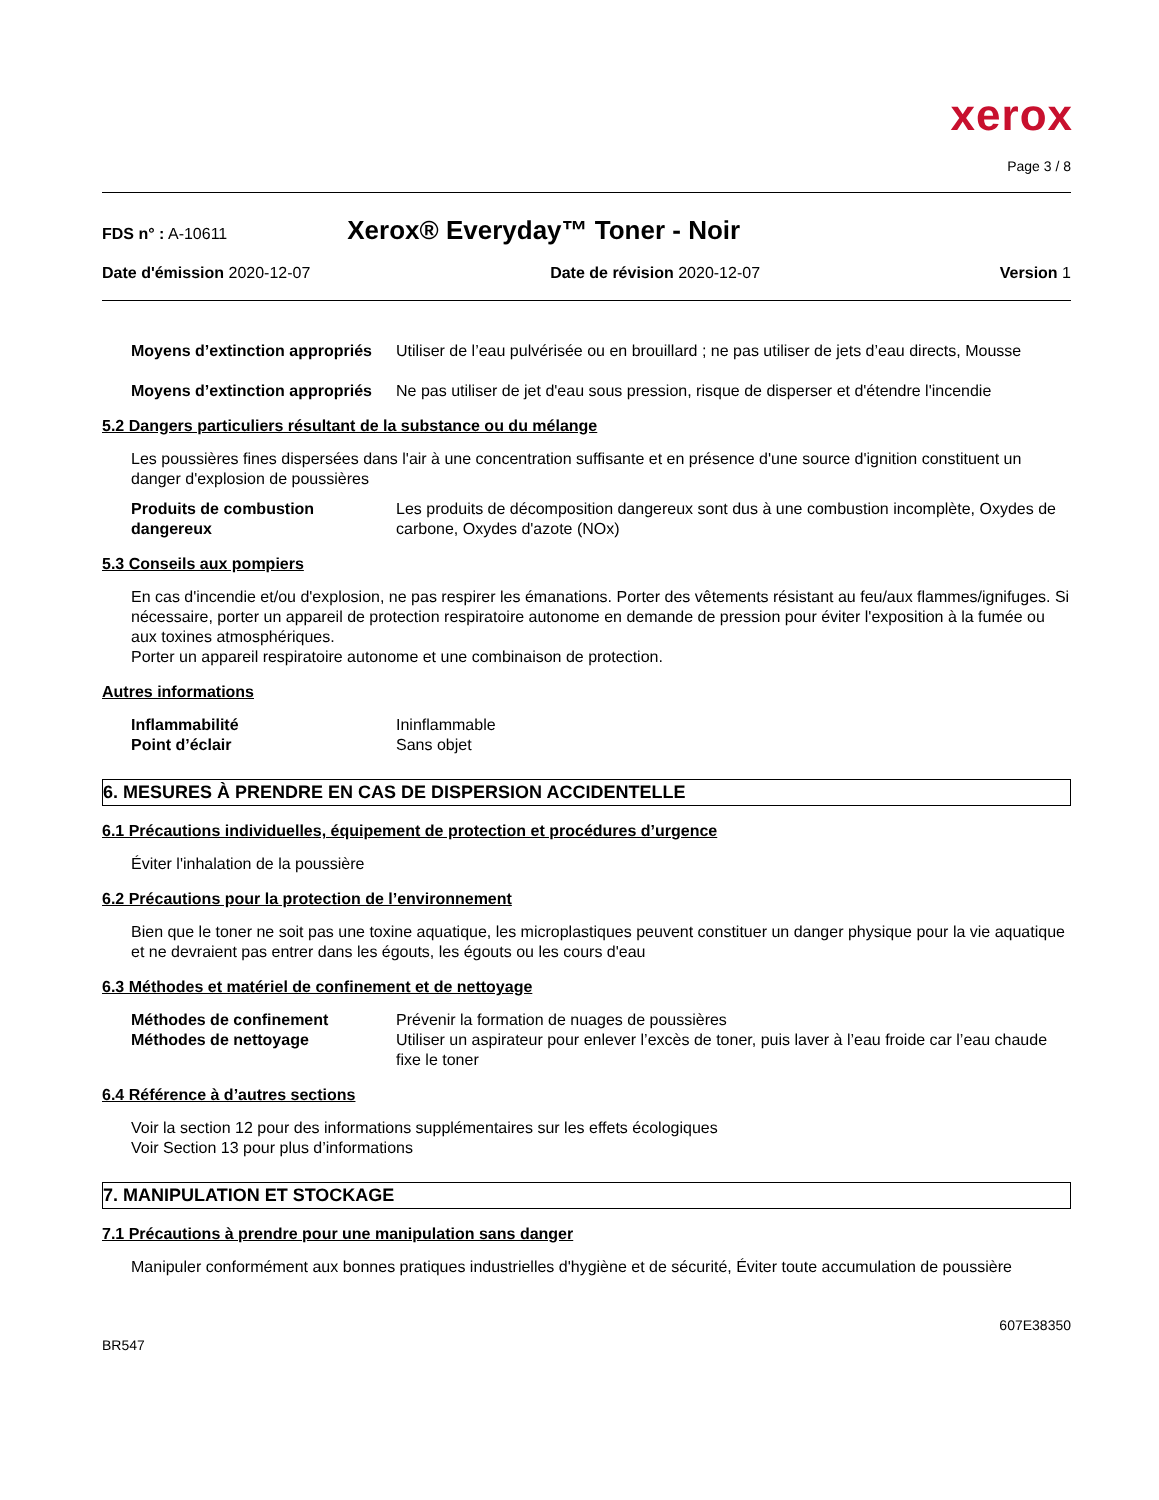xerox
Page 3 / 8
FDS n° : A-10611 Xerox® Everyday™ Toner - Noir
Date d'émission 2020-12-07 Date de révision 2020-12-07 Version 1
Moyens d’extinction appropriés Utiliser de l’eau pulvérisée ou en brouillard ; ne pas utiliser de jets d’eau directs, Mousse
Moyens d’extinction appropriés Ne pas utiliser de jet d'eau sous pression, risque de disperser et d'étendre l'incendie
5.2 Dangers particuliers résultant de la substance ou du mélange
Les poussières fines dispersées dans l'air à une concentration suffisante et en présence d'une source d'ignition constituent un danger d'explosion de poussières
Produits de combustion dangereux Les produits de décomposition dangereux sont dus à une combustion incomplète, Oxydes de carbone, Oxydes d'azote (NOx)
5.3 Conseils aux pompiers
En cas d'incendie et/ou d'explosion, ne pas respirer les émanations. Porter des vêtements résistant au feu/aux flammes/ignifuges. Si nécessaire, porter un appareil de protection respiratoire autonome en demande de pression pour éviter l'exposition à la fumée ou aux toxines atmosphériques.
Porter un appareil respiratoire autonome et une combinaison de protection.
Autres informations
Inflammabilité Ininflammable
Point d’éclair Sans objet
6. MESURES À PRENDRE EN CAS DE DISPERSION ACCIDENTELLE
6.1 Précautions individuelles, équipement de protection et procédures d’urgence
Éviter l'inhalation de la poussière
6.2 Précautions pour la protection de l’environnement
Bien que le toner ne soit pas une toxine aquatique, les microplastiques peuvent constituer un danger physique pour la vie aquatique et ne devraient pas entrer dans les égouts, les égouts ou les cours d'eau
6.3 Méthodes et matériel de confinement et de nettoyage
Méthodes de confinement Prévenir la formation de nuages de poussières
Méthodes de nettoyage Utiliser un aspirateur pour enlever l’excès de toner, puis laver à l’eau froide car l’eau chaude fixe le toner
6.4 Référence à d’autres sections
Voir la section 12 pour des informations supplémentaires sur les effets écologiques
Voir Section 13 pour plus d’informations
7. MANIPULATION ET STOCKAGE
7.1 Précautions à prendre pour une manipulation sans danger
Manipuler conformément aux bonnes pratiques industrielles d'hygiène et de sécurité, Éviter toute accumulation de poussière
BR547 607E38350